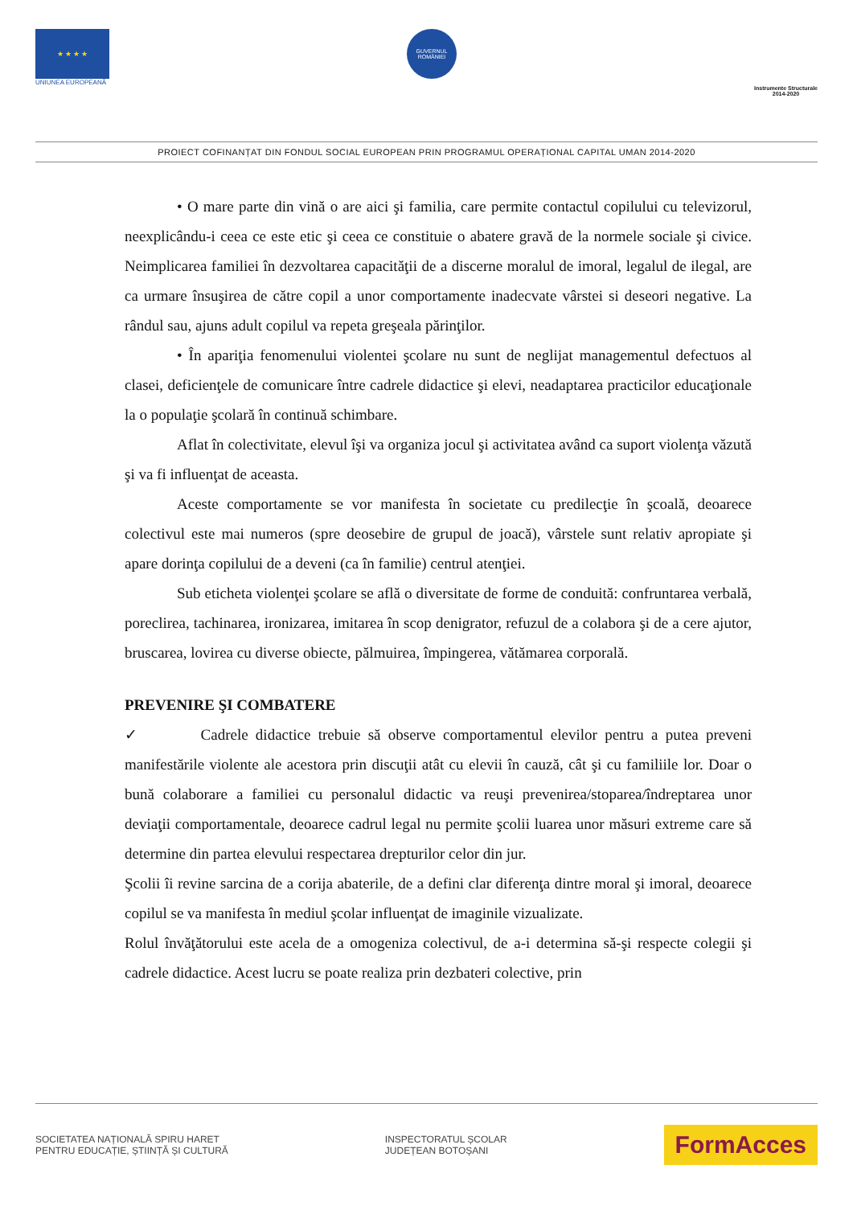★ ★ ★ ★
UNIUNEA EUROPEANĂ
GUVERNUL ROMÂNIEI
Instrumente Structurale
2014-2020
PROIECT COFINANȚAT DIN FONDUL SOCIAL EUROPEAN PRIN PROGRAMUL OPERAȚIONAL CAPITAL UMAN 2014-2020
• O mare parte din vină o are aici şi familia, care permite contactul copilului cu televizorul, neexplicându-i ceea ce este etic şi ceea ce constituie o abatere gravă de la normele sociale şi civice. Neimplicarea familiei în dezvoltarea capacităţii de a discerne moralul de imoral, legalul de ilegal, are ca urmare însuşirea de către copil a unor comportamente inadecvate vârstei si deseori negative. La rândul sau, ajuns adult copilul va repeta greşeala părinţilor.
• În apariţia fenomenului violentei şcolare nu sunt de neglijat managementul defectuos al clasei, deficienţele de comunicare între cadrele didactice şi elevi, neadaptarea practicilor educaţionale la o populaţie şcolară în continuă schimbare.
Aflat în colectivitate, elevul îşi va organiza jocul şi activitatea având ca suport violenţa văzută şi va fi influenţat de aceasta.
Aceste comportamente se vor manifesta în societate cu predilecţie în şcoală, deoarece colectivul este mai numeros (spre deosebire de grupul de joacă), vârstele sunt relativ apropiate şi apare dorinţa copilului de a deveni (ca în familie) centrul atenţiei.
Sub eticheta violenţei şcolare se află o diversitate de forme de conduită: confruntarea verbală, poreclirea, tachinarea, ironizarea, imitarea în scop denigrator, refuzul de a colabora şi de a cere ajutor, bruscarea, lovirea cu diverse obiecte, pălmuirea, împingerea, vătămarea corporală.
PREVENIRE ŞI COMBATERE
✓ Cadrele didactice trebuie să observe comportamentul elevilor pentru a putea preveni manifestările violente ale acestora prin discuţii atât cu elevii în cauză, cât şi cu familiile lor. Doar o bună colaborare a familiei cu personalul didactic va reuşi prevenirea/stoparea/îndreptarea unor deviaţii comportamentale, deoarece cadrul legal nu permite şcolii luarea unor măsuri extreme care să determine din partea elevului respectarea drepturilor celor din jur.
Şcolii îi revine sarcina de a corija abaterile, de a defini clar diferenţa dintre moral şi imoral, deoarece copilul se va manifesta în mediul şcolar influenţat de imaginile vizualizate.
Rolul învăţătorului este acela de a omogeniza colectivul, de a-i determina să-şi respecte colegii şi cadrele didactice. Acest lucru se poate realiza prin dezbateri colective, prin
SOCIETATEA NAȚIONALĂ SPIRU HARET
PENTRU EDUCAȚIE, ȘTIINȚĂ ȘI CULTURĂ
INSPECTORATUL ȘCOLAR
JUDEȚEAN BOTOȘANI
FormAcces